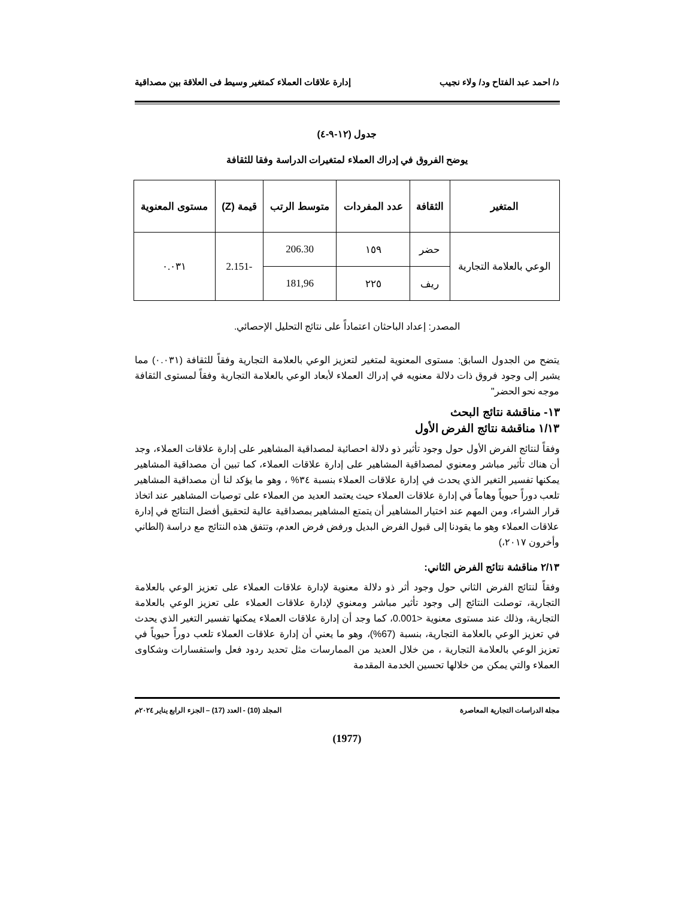د/ احمد عبد الفتاح ود/ ولاء نجيب إدارة علاقات العملاء كمتغير وسيط فى العلاقة بين مصداقية
جدول (١٢-٩-٤)
يوضح الفروق في إدراك العملاء لمتغيرات الدراسة وفقا للثقافة
| المتغير | الثقافة | عدد المفردات | متوسط الرتب | قيمة (Z) | مستوى المعنوية |
| --- | --- | --- | --- | --- | --- |
| الوعي بالعلامة التجارية | حضر | ١٥٩ | 206.30 | -2.151 | ٠.٠٣١ |
| | ريف | ٢٢٥ | 181,96 | | |
المصدر: إعداد الباحثان اعتماداً على نتائج التحليل الإحصائي.
يتضح من الجدول السابق: مستوى المعنوية لمتغير لتعزيز الوعي بالعلامة التجارية وفقاً للثقافة (٠.٠٣١) مما يشير إلى وجود فروق ذات دلالة معنويه في إدراك العملاء لأبعاد الوعي بالعلامة التجارية وفقاً لمستوى الثقافة موجه نحو الحضر"
١٣- مناقشة نتائج البحث
١/١٣ مناقشة نتائج الفرض الأول
وفقاً لنتائج الفرض الأول حول وجود تأثير ذو دلالة احصائية لمصداقية المشاهير على إدارة علاقات العملاء، وجد أن هناك تأثير مباشر ومعنوي لمصداقية المشاهير على إدارة علاقات العملاء، كما تبين أن مصداقية المشاهير يمكنها تفسير التغير الذي يحدث في إدارة علاقات العملاء بنسبة ٣٤% ، وهو ما يؤكد لنا أن مصداقية المشاهير تلعب دوراً حيوياً وهاماً في إدارة علاقات العملاء حيث يعتمد العديد من العملاء على توصيات المشاهير عند اتخاذ قرار الشراء، ومن المهم عند اختيار المشاهير أن يتمتع المشاهير بمصداقية عالية لتحقيق أفضل النتائج في إدارة علاقات العملاء وهو ما يقودنا إلى قبول الفرض البديل ورفض فرض العدم، وتتفق هذه النتائج مع دراسة (الطاني وأخرون ٢٠١٧،)
٢/١٣ مناقشة نتائج الفرض الثاني:
وفقاً لنتائج الفرض الثاني حول وجود أثر ذو دلالة معنوية لإدارة علاقات العملاء على تعزيز الوعي بالعلامة التجارية، توصلت النتائج إلى وجود تأثير مباشر ومعنوي لإدارة علاقات العملاء على تعزيز الوعي بالعلامة التجارية، وذلك عند مستوى معنوية <0.001، كما وجد أن إدارة علاقات العملاء يمكنها تفسير التغير الذي يحدث في تعزيز الوعي بالعلامة التجارية، بنسبة (67%)، وهو ما يعني أن إدارة علاقات العملاء تلعب دوراً حيوياً في تعزيز الوعي بالعلامة التجارية ، من خلال العديد من الممارسات مثل تحديد ردود فعل واستفسارات وشكاوى العملاء والتي يمكن من خلالها تحسين الخدمة المقدمة
مجلة الدراسات التجارية المعاصرة المجلد (10) - العدد (17) – الجزء الرابع يناير ٢٠٢٤م
(1977)